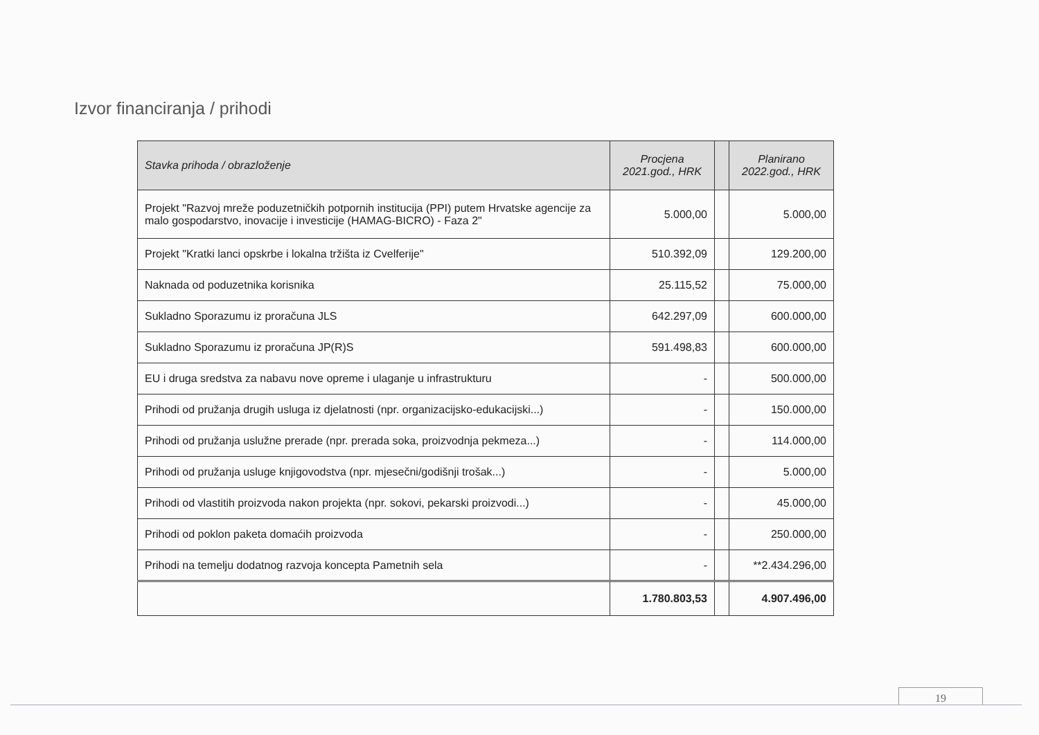Izvor financiranja / prihodi
| Stavka prihoda / obrazloženje | Procjena 2021.god., HRK | | Planirano 2022.god., HRK |
| --- | --- | --- | --- |
| Projekt "Razvoj mreže poduzetničkih potpornih institucija (PPI) putem Hrvatske agencije za malo gospodarstvo, inovacije i investicije (HAMAG-BICRO) - Faza 2" | 5.000,00 | | 5.000,00 |
| Projekt "Kratki lanci opskrbe i lokalna tržišta iz Cvelferije" | 510.392,09 | | 129.200,00 |
| Naknada od poduzetnika korisnika | 25.115,52 | | 75.000,00 |
| Sukladno Sporazumu iz proračuna JLS | 642.297,09 | | 600.000,00 |
| Sukladno Sporazumu iz proračuna JP(R)S | 591.498,83 | | 600.000,00 |
| EU i druga sredstva za nabavu nove opreme i ulaganje u infrastrukturu | - | | 500.000,00 |
| Prihodi od pružanja drugih usluga iz djelatnosti (npr. organizacijsko-edukacijski...) | - | | 150.000,00 |
| Prihodi od pružanja uslužne prerade (npr. prerada soka, proizvodnja pekmeza...) | - | | 114.000,00 |
| Prihodi od pružanja usluge knjigovodstva (npr. mjesečni/godišnji trošak...) | - | | 5.000,00 |
| Prihodi od vlastitih proizvoda nakon projekta (npr. sokovi, pekarski proizvodi...) | - | | 45.000,00 |
| Prihodi od poklon paketa domaćih proizvoda | - | | 250.000,00 |
| Prihodi na temelju dodatnog razvoja koncepta Pametnih sela | - | | **2.434.296,00 |
| | 1.780.803,53 | | 4.907.496,00 |
19